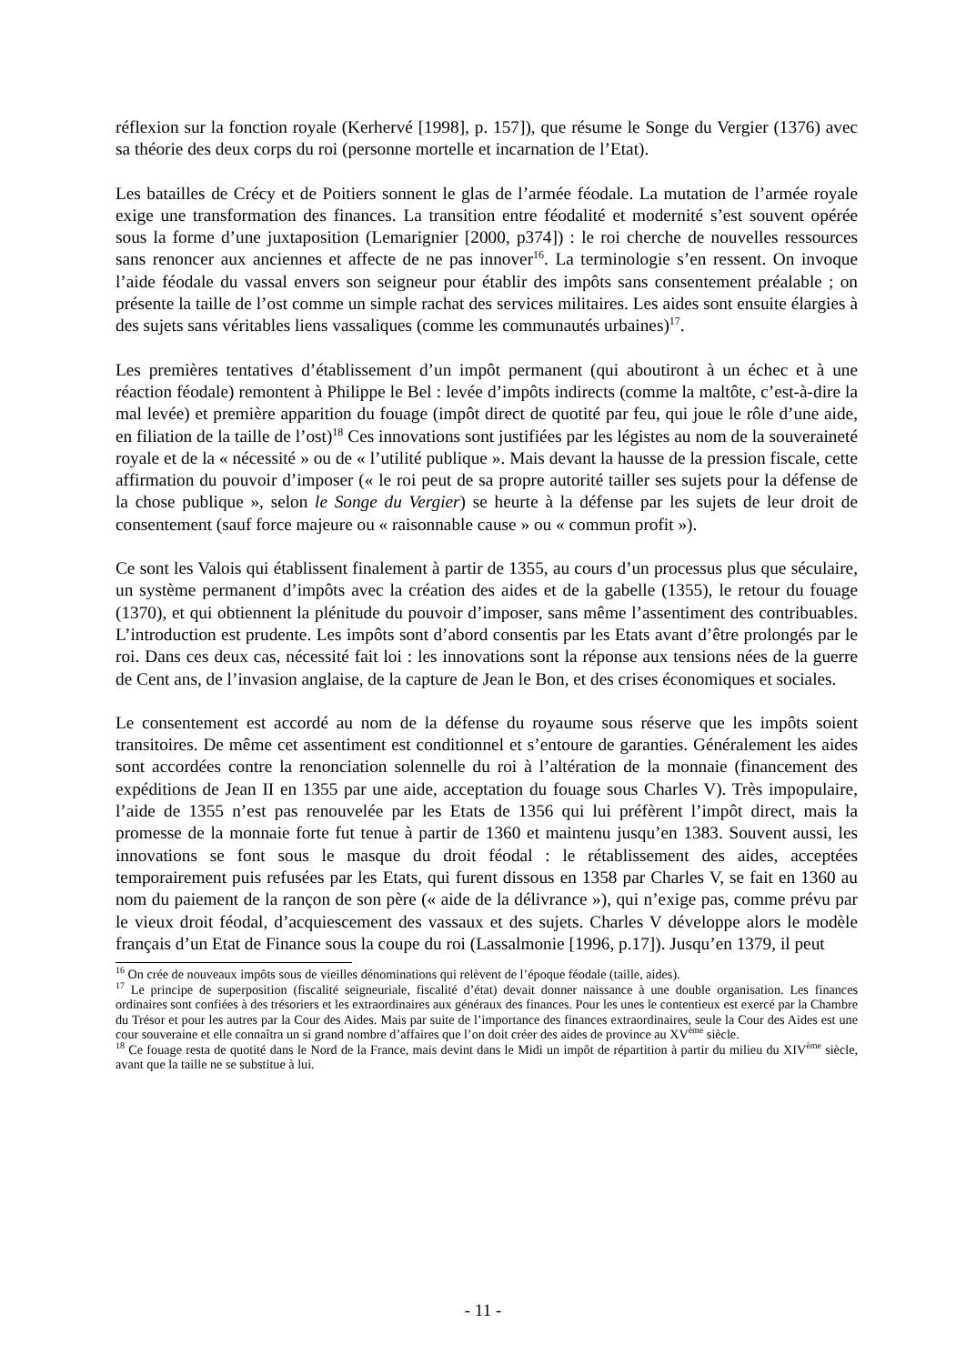réflexion sur la fonction royale (Kerhervé [1998], p. 157]), que résume le Songe du Vergier (1376) avec sa théorie des deux corps du roi (personne mortelle et incarnation de l’Etat).
Les batailles de Crécy et de Poitiers sonnent le glas de l’armée féodale. La mutation de l’armée royale exige une transformation des finances. La transition entre féodalité et modernité s’est souvent opérée sous la forme d’une juxtaposition (Lemarignier [2000, p374]) : le roi cherche de nouvelles ressources sans renoncer aux anciennes et affecte de ne pas innover<sup>16</sup>. La terminologie s’en ressent. On invoque l’aide féodale du vassal envers son seigneur pour établir des impôts sans consentement préalable ; on présente la taille de l’ost comme un simple rachat des services militaires. Les aides sont ensuite élargies à des sujets sans véritables liens vassaliques (comme les communautés urbaines)<sup>17</sup>.
Les premières tentatives d’établissement d’un impôt permanent (qui aboutiront à un échec et à une réaction féodale) remontent à Philippe le Bel : levée d’impôts indirects (comme la maltôte, c’est-à-dire la mal levée) et première apparition du fouage (impôt direct de quotité par feu, qui joue le rôle d’une aide, en filiation de la taille de l’ost)<sup>18</sup> Ces innovations sont justifiées par les légistes au nom de la souveraineté royale et de la « nécessité » ou de « l’utilité publique ». Mais devant la hausse de la pression fiscale, cette affirmation du pouvoir d’imposer (« le roi peut de sa propre autorité tailler ses sujets pour la défense de la chose publique », selon le Songe du Vergier) se heurte à la défense par les sujets de leur droit de consentement (sauf force majeure ou « raisonnable cause » ou « commun profit »).
Ce sont les Valois qui établissent finalement à partir de 1355, au cours d’un processus plus que séculaire, un système permanent d’impôts avec la création des aides et de la gabelle (1355), le retour du fouage (1370), et qui obtiennent la plénitude du pouvoir d’imposer, sans même l’assentiment des contribuables. L’introduction est prudente. Les impôts sont d’abord consentis par les Etats avant d’être prolongés par le roi. Dans ces deux cas, nécessité fait loi : les innovations sont la réponse aux tensions nées de la guerre de Cent ans, de l’invasion anglaise, de la capture de Jean le Bon, et des crises économiques et sociales.
Le consentement est accordé au nom de la défense du royaume sous réserve que les impôts soient transitoires. De même cet assentiment est conditionnel et s’entoure de garanties. Généralement les aides sont accordées contre la renonciation solennelle du roi à l’altération de la monnaie (financement des expéditions de Jean II en 1355 par une aide, acceptation du fouage sous Charles V). Très impopulaire, l’aide de 1355 n’est pas renouvelée par les Etats de 1356 qui lui préfèrent l’impôt direct, mais la promesse de la monnaie forte fut tenue à partir de 1360 et maintenu jusqu’en 1383. Souvent aussi, les innovations se font sous le masque du droit féodal : le rétablissement des aides, acceptées temporairement puis refusées par les Etats, qui furent dissous en 1358 par Charles V, se fait en 1360 au nom du paiement de la rançon de son père (« aide de la délivrance »), qui n’exige pas, comme prévu par le vieux droit féodal, d’acquiescement des vassaux et des sujets. Charles V développe alors le modèle français d’un Etat de Finance sous la coupe du roi (Lassalmonie [1996, p.17]). Jusqu’en 1379, il peut
<sup>16</sup> On crée de nouveaux impôts sous de vieilles dénominations qui relèvent de l’époque féodale (taille, aides).
<sup>17</sup> Le principe de superposition (fiscalité seigneuriale, fiscalité d’état) devait donner naissance à une double organisation. Les finances ordinaires sont confiées à des trésoriers et les extraordinaires aux généraux des finances. Pour les unes le contentieux est exercé par la Chambre du Trésor et pour les autres par la Cour des Aides. Mais par suite de l’importance des finances extraordinaires, seule la Cour des Aides est une cour souveraine et elle connaîtra un si grand nombre d’affaires que l’on doit créer des aides de province au XV<sup>ème</sup> siècle.
<sup>18</sup> Ce fouage resta de quotité dans le Nord de la France, mais devint dans le Midi un impôt de répartition à partir du milieu du XIV<sup>ème</sup> siècle, avant que la taille ne se substitue à lui.
- 11 -